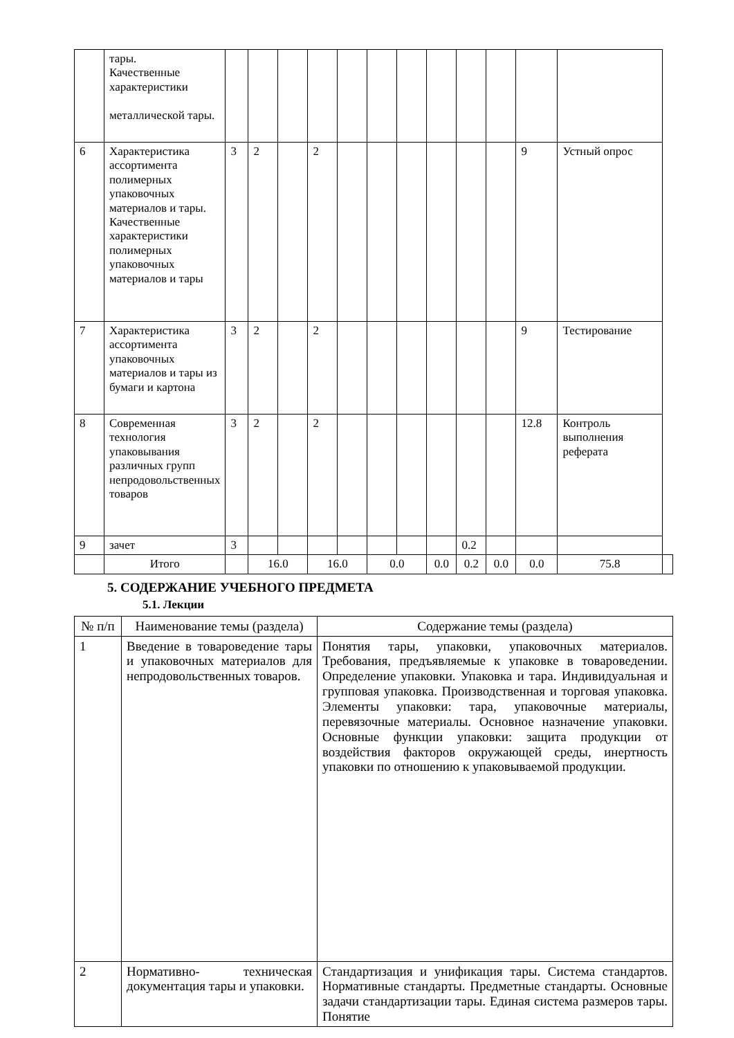| | тары. Качественные характеристики металлической тары. | | | | | | | | | | | | | |
| 6 | Характеристика ассортимента полимерных упаковочных материалов и тары. Качественные характеристики полимерных упаковочных материалов и тары | 3 | 2 | | 2 | | | | | | | 9 | Устный опрос | |
| 7 | Характеристика ассортимента упаковочных материалов и тары из бумаги и картона | 3 | 2 | | 2 | | | | | | | 9 | Тестирование | |
| 8 | Современная технология упаковывания различных групп непродовольственных товаров | 3 | 2 | | 2 | | | | | | | 12.8 | Контроль выполнения реферата | |
| 9 | зачет | 3 | | | | | | | | 0.2 | | | | |
| | Итого | | 16.0 | | 16.0 | | 0.0 | | 0.0 | 0.2 | 0.0 | 0.0 | 75.8 | |
5. СОДЕРЖАНИЕ УЧЕБНОГО ПРЕДМЕТА
5.1. Лекции
| № п/п | Наименование темы (раздела) | Содержание темы (раздела) |
| --- | --- | --- |
| 1 | Введение в товароведение тары и упаковочных материалов для непродовольственных товаров. | Понятия тары, упаковки, упаковочных материалов. Требования, предъявляемые к упаковке в товароведении. Определение упаковки. Упаковка и тара. Индивидуальная и групповая упаковка. Производственная и торговая упаковка. Элементы упаковки: тара, упаковочные материалы, перевязочные материалы. Основное назначение упаковки. Основные функции упаковки: защита продукции от воздействия факторов окружающей среды, инертность упаковки по отношению к упаковываемой продукции. |
| 2 | Нормативно- техническая документация тары и упаковки. | Стандартизация и унификация тары. Система стандартов. Нормативные стандарты. Предметные стандарты. Основные задачи стандартизации тары. Единая система размеров тары. Понятие |